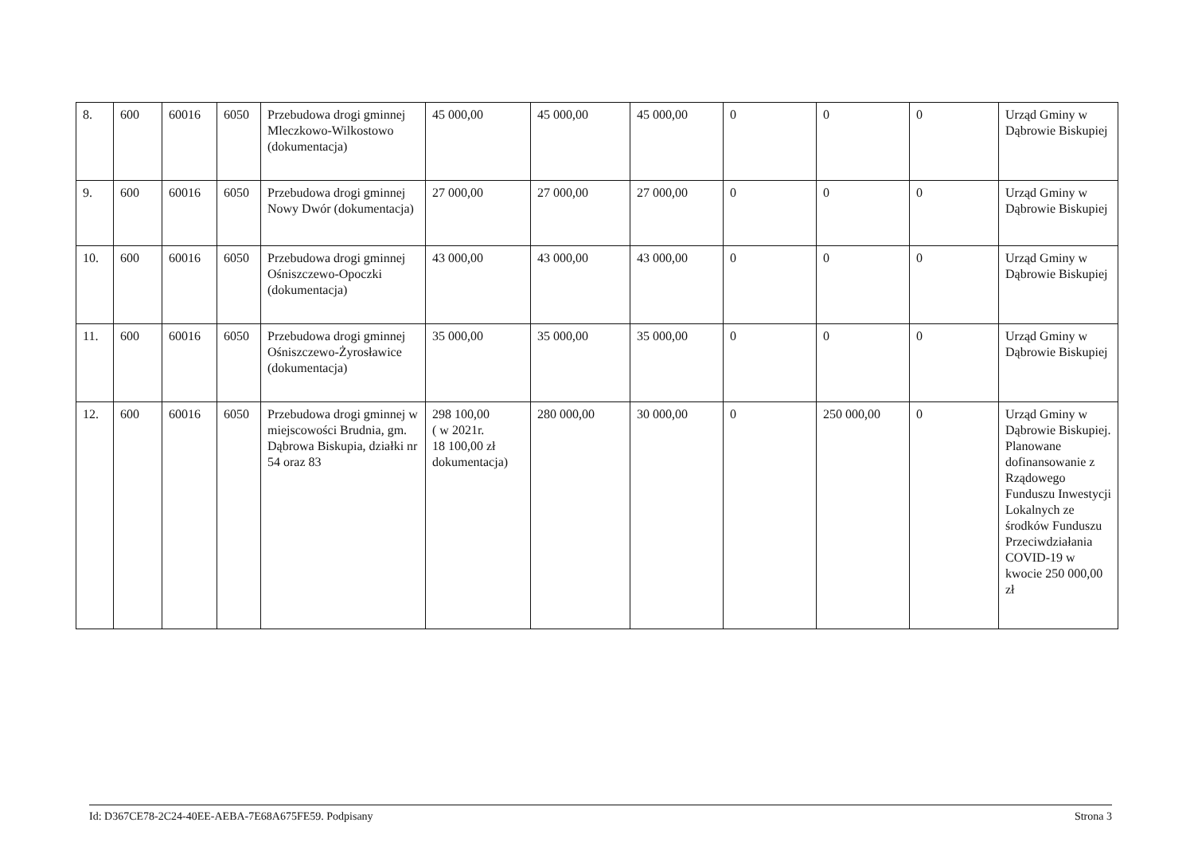| 8. | 600 | 60016 | 6050 | Przebudowa drogi gminnej Mleczkowo-Wilkostowo (dokumentacja) | 45 000,00 | 45 000,00 | 45 000,00 | 0 | 0 | 0 | Urząd Gminy w Dąbrowie Biskupiej |
| 9. | 600 | 60016 | 6050 | Przebudowa drogi gminnej Nowy Dwór (dokumentacja) | 27 000,00 | 27 000,00 | 27 000,00 | 0 | 0 | 0 | Urząd Gminy w Dąbrowie Biskupiej |
| 10. | 600 | 60016 | 6050 | Przebudowa drogi gminnej Ośniszczewo-Opoczki (dokumentacja) | 43 000,00 | 43 000,00 | 43 000,00 | 0 | 0 | 0 | Urząd Gminy w Dąbrowie Biskupiej |
| 11. | 600 | 60016 | 6050 | Przebudowa drogi gminnej Ośniszczewo-Żyrosławice (dokumentacja) | 35 000,00 | 35 000,00 | 35 000,00 | 0 | 0 | 0 | Urząd Gminy w Dąbrowie Biskupiej |
| 12. | 600 | 60016 | 6050 | Przebudowa drogi gminnej w miejscowości Brudnia, gm. Dąbrowa Biskupia, działki nr 54 oraz 83 | 298 100,00 ( w 2021r. 18 100,00 zł dokumentacja) | 280 000,00 | 30 000,00 | 0 | 250 000,00 | 0 | Urząd Gminy w Dąbrowie Biskupiej. Planowane dofinansowanie z Rządowego Funduszu Inwestycji Lokalnych ze środków Funduszu Przeciwdziałania COVID-19 w kwocie 250 000,00 zł |
Id: D367CE78-2C24-40EE-AEBA-7E68A675FE59. Podpisany Strona 3